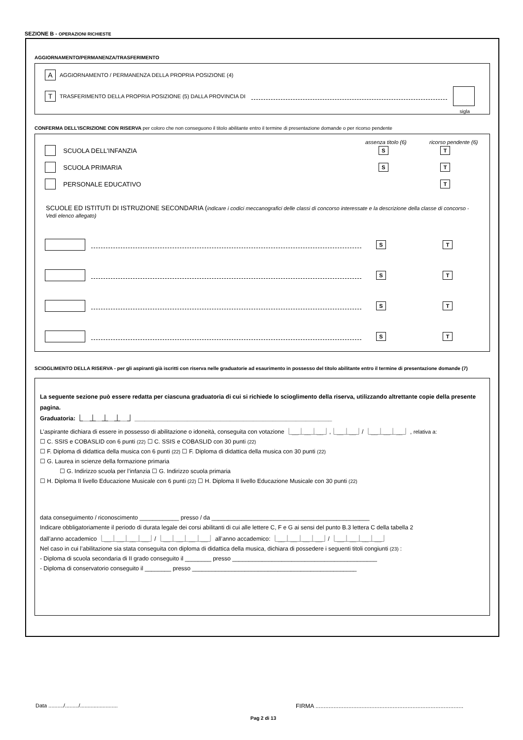SEZIONE B - OPERAZIONI RICHIESTE
AGGIORNAMENTO/PERMANENZA/TRASFERIMENTO
A AGGIORNAMENTO / PERMANENZA DELLA PROPRIA POSIZIONE (4)
T TRASFERIMENTO DELLA PROPRIA POSIZIONE (5) DALLA PROVINCIA DI
sigla
CONFERMA DELL’ISCRIZIONE CON RISERVA per coloro che non conseguono il titolo abilitante entro il termine di presentazione domande o per ricorso pendente
assenza titolo (6) ricorso pendente (6)
SCUOLA DELL’INFANZIA S T
SCUOLA PRIMARIA S T
PERSONALE EDUCATIVO T
SCUOLE ED ISTITUTI DI ISTRUZIONE SECONDARIA (indicare i codici meccanografici delle classi di concorso interessate e la descrizione della classe di concorso - Vedi elenco allegato)
S T
S T
S T
S T
SCIOGLIMENTO DELLA RISERVA - per gli aspiranti già iscritti con riserva nelle graduatorie ad esaurimento in possesso del titolo abilitante entro il termine di presentazione domande (7)
La seguente sezione può essere redatta per ciascuna graduatoria di cui si richiede lo scioglimento della riserva, utilizzando altrettante copie della presente pagina.
Graduatoria: ⎿__⏊__⏊__⏊__⏌ ____________________________________________________________
L’aspirante dichiara di essere in possesso di abilitazione o idoneità, conseguita con votazione ⎿__⏊__⏊__⏌,⎿__⏊__⏌/ ⎿__⏊__⏊__⏌ , relativa a:
☐ C. SSIS e COBASLID con 6 punti (22) ☐ C. SSIS e COBASLID con 30 punti (22)
☐ F. Diploma di didattica della musica con 6 punti (22) ☐ F. Diploma di didattica della musica con 30 punti (22)
☐ G. Laurea in scienze della formazione primaria
☐ G. Indirizzo scuola per l’infanzia ☐ G. Indirizzo scuola primaria
☐ H. Diploma II livello Educazione Musicale con 6 punti (22) ☐ H. Diploma II livello Educazione Musicale con 30 punti (22)
data conseguimento / riconoscimento ____________ presso / da ________________________________________________
Indicare obbligatoriamente il periodo di durata legale dei corsi abilitanti di cui alle lettere C, F e G ai sensi del punto B.3 lettera C della tabella 2
dall’anno accademico ⎿__⏊__⏊__⏊__⏌/ ⎿__⏊__⏊__⏊__⏌ all’anno accademico: ⎿__⏊__⏊__⏊__⏌/ ⎿__⏊__⏊__⏊__⏌
Nel caso in cui l’abilitazione sia stata conseguita con diploma di didattica della musica, dichiara di possedere i seguenti titoli congiunti (23) :
- Diploma di scuola secondaria di II grado conseguito il ________ presso ____________________________________________
- Diploma di conservatorio conseguito il ________ presso __________________________________________________
Data ........../........./.........................
FIRMA ..........................................................................................
Pag 2 di 13